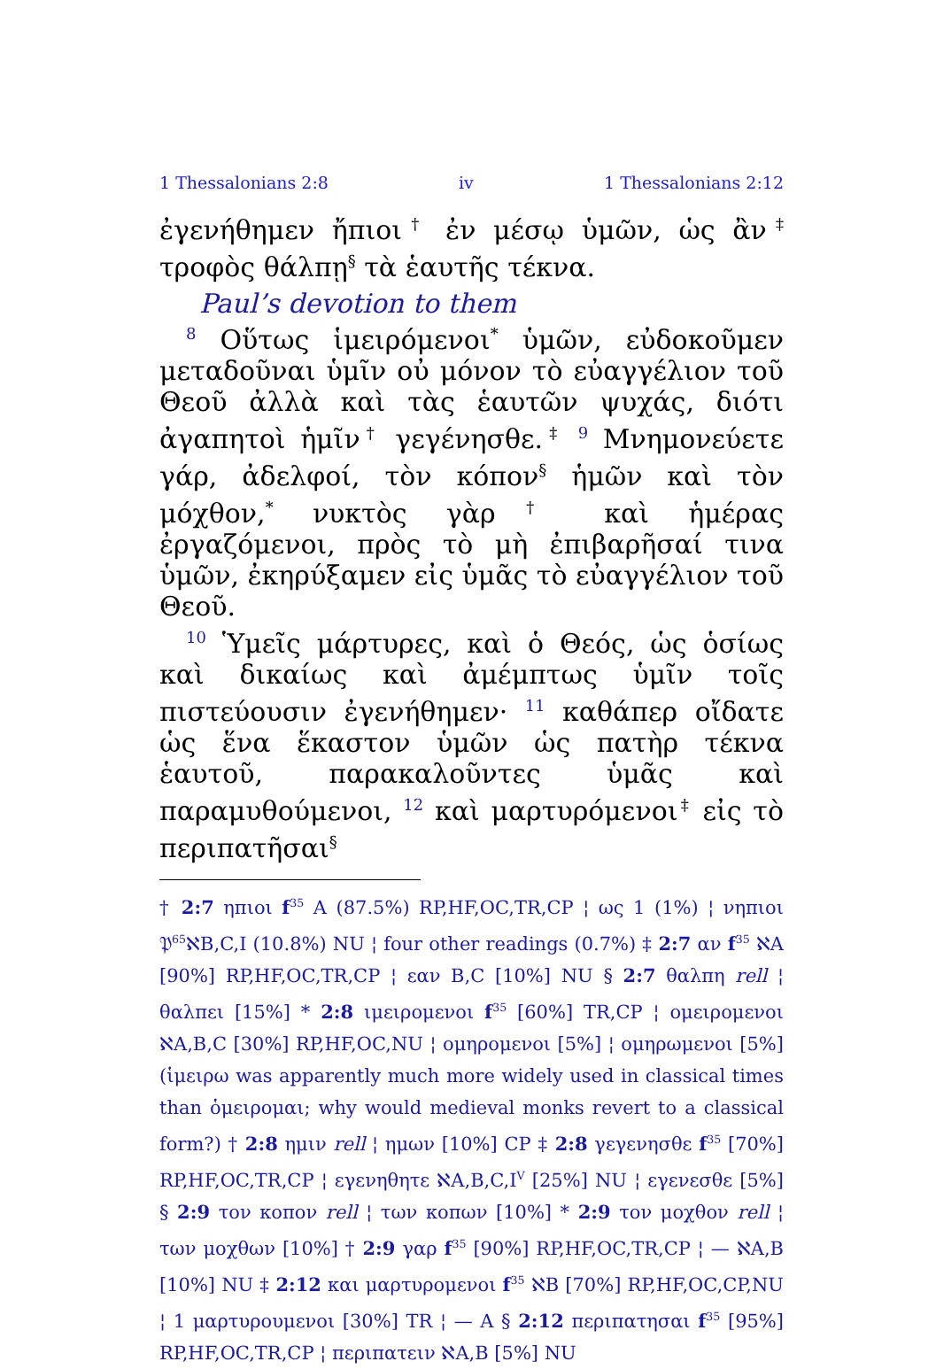1 Thessalonians 2:8 iv 1 Thessalonians 2:12
ἐγενήθημεν ἤπιοι<sup>†</sup> ἐν μέσῳ ὑμῶν, ὡς ἂν<sup>‡</sup> τροφὸς θάλπῃ<sup>§</sup> τὰ ἑαυτῆς τέκνα.
Paul’s devotion to them
<sup>8</sup> Οὕτως ἱμειρόμενοι<sup>*</sup> ὑμῶν, εὐδοκοῦμεν μεταδοῦναι ὑμῖν οὐ μόνον τὸ εὐαγγέλιον τοῦ Θεοῦ ἀλλὰ καὶ τὰς ἑαυτῶν ψυχάς, διότι ἀγαπητοὶ ἡμῖν<sup>†</sup> γεγένησθε.<sup>‡</sup> <sup>9</sup> Μνημονεύετε γάρ, ἀδελφοί, τὸν κόπον<sup>§</sup> ἡμῶν καὶ τὸν μόχθον,<sup>*</sup> νυκτὸς γὰρ<sup>†</sup> καὶ ἡμέρας ἐργαζόμενοι, πρὸς τὸ μὴ ἐπιβαρῆσαί τινα ὑμῶν, ἐκηρύξαμεν εἰς ὑμᾶς τὸ εὐαγγέλιον τοῦ Θεοῦ.
<sup>10</sup> Ὑμεῖς μάρτυρες, καὶ ὁ Θεός, ὡς ὁσίως καὶ δικαίως καὶ ἀμέμπτως ὑμῖν τοῖς πιστεύουσιν ἐγενήθημεν· <sup>11</sup> καθάπερ οἴδατε ὡς ἕνα ἕκαστον ὑμῶν ὡς πατὴρ τέκνα ἑαυτοῦ, παρακαλοῦντες ὑμᾶς καὶ παραμυθούμενοι, <sup>12</sup> καὶ μαρτυρόμενοι<sup>‡</sup> εἰς τὸ περιπατῆσαι<sup>§</sup>
† 2:7 ηπιοι f<sup>35</sup> A (87.5%) RP,HF,OC,TR,CP ¦ ως 1 (1%) ¦ νηπιοι 𝔓<sup>65</sup>ℵB,C,I (10.8%) NU ¦ four other readings (0.7%) ‡ 2:7 αν f<sup>35</sup> ℵA [90%] RP,HF,OC,TR,CP ¦ εαν B,C [10%] NU § 2:7 θαλπη rell ¦ θαλπει [15%] * 2:8 ιμειρομενοι f<sup>35</sup> [60%] TR,CP ¦ ομειρομενοι ℵA,B,C [30%] RP,HF,OC,NU ¦ ομηρομενοι [5%] ¦ ομηρωμενοι [5%] (ἱμειρω was apparently much more widely used in classical times than ὁμειρομαι; why would medieval monks revert to a classical form?) † 2:8 ημιν rell ¦ ημων [10%] CP ‡ 2:8 γεγενησθε f<sup>35</sup> [70%] RP,HF,OC,TR,CP ¦ εγενηθητε ℵA,B,C,I<sup>V</sup> [25%] NU ¦ εγενεσθε [5%] § 2:9 τον κοπον rell ¦ των κοπων [10%] * 2:9 τον μοχθον rell ¦ των μοχθων [10%] † 2:9 γαρ f<sup>35</sup> [90%] RP,HF,OC,TR,CP ¦ — ℵA,B [10%] NU ‡ 2:12 και μαρτυρομενοι f<sup>35</sup> ℵB [70%] RP,HF,OC,CP,NU ¦ 1 μαρτυρουμενοι [30%] TR ¦ — A § 2:12 περιπατησαι f<sup>35</sup> [95%] RP,HF,OC,TR,CP ¦ περιπατειν ℵA,B [5%] NU